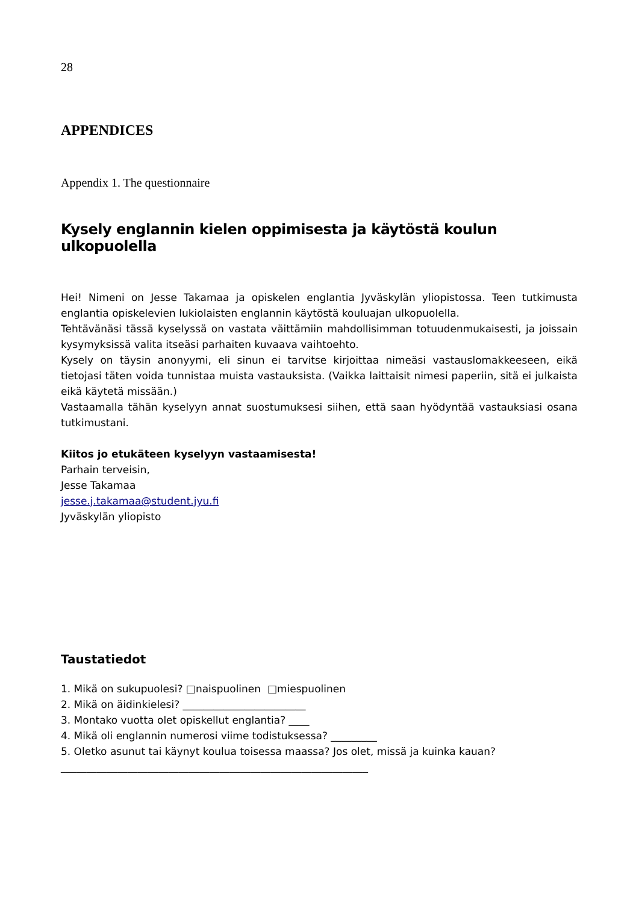28
APPENDICES
Appendix 1. The questionnaire
Kysely englannin kielen oppimisesta ja käytöstä koulun ulkopuolella
Hei! Nimeni on Jesse Takamaa ja opiskelen englantia Jyväskylän yliopistossa. Teen tutkimusta englantia opiskelevien lukiolaisten englannin käytöstä kouluajan ulkopuolella.
Tehtävänäsi tässä kyselyssä on vastata väittämiin mahdollisimman totuudenmukaisesti, ja joissain kysymyksissä valita itseäsi parhaiten kuvaava vaihtoehto.
Kysely on täysin anonyymi, eli sinun ei tarvitse kirjoittaa nimeäsi vastauslomakkeeseen, eikä tietojasi täten voida tunnistaa muista vastauksista. (Vaikka laittaisit nimesi paperiin, sitä ei julkaista eikä käytetä missään.)
Vastaamalla tähän kyselyyn annat suostumuksesi siihen, että saan hyödyntää vastauksiasi osana tutkimustani.
Kiitos jo etukäteen kyselyyn vastaamisesta!
Parhain terveisin,
Jesse Takamaa
jesse.j.takamaa@student.jyu.fi
Jyväskylän yliopisto
Taustatiedot
1. Mikä on sukupuolesi? □naispuolinen □miespuolinen
2. Mikä on äidinkielesi? ________________________
3. Montako vuotta olet opiskellut englantia? ____
4. Mikä oli englannin numerosi viime todistuksessa? _________
5. Oletko asunut tai käynyt koulua toisessa maassa? Jos olet, missä ja kuinka kauan?
____________________________________________________________